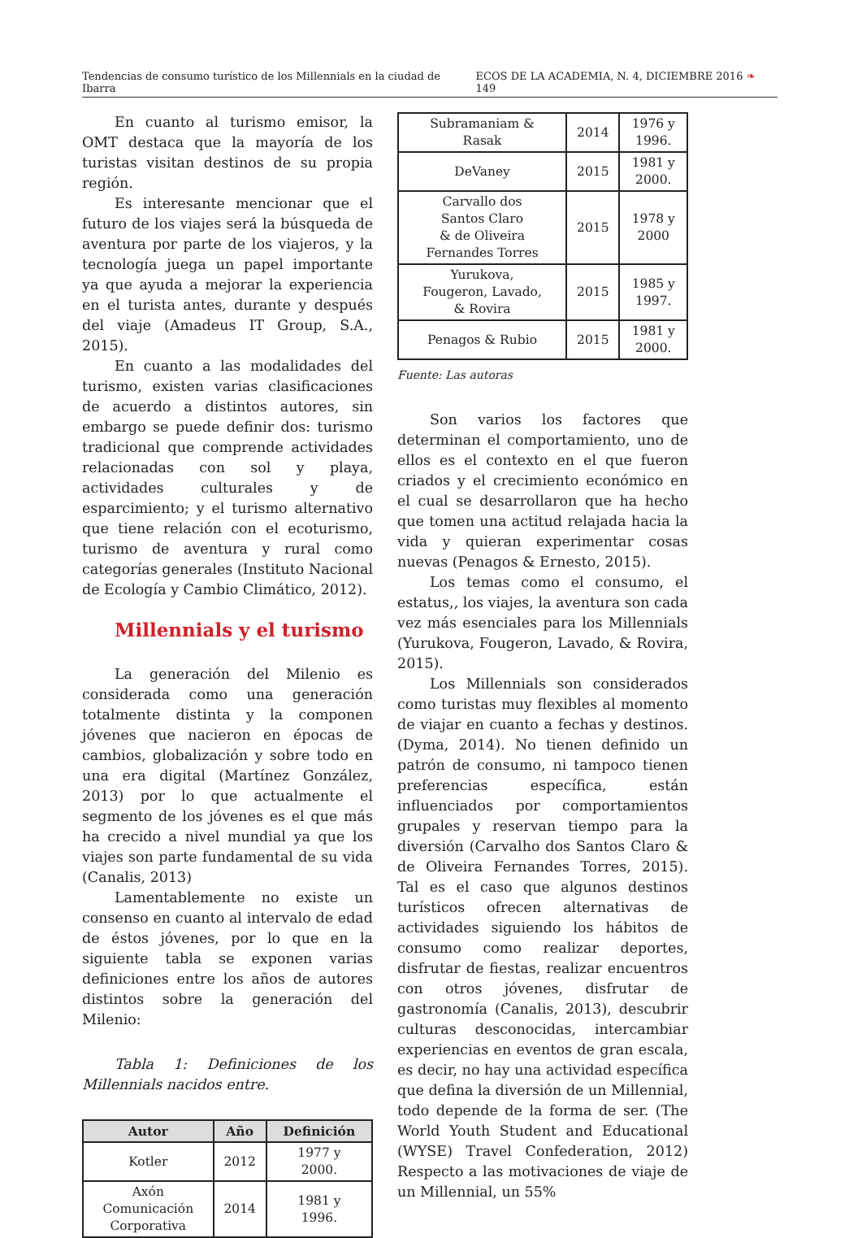Tendencias de consumo turístico de los Millennials en la ciudad de Ibarra ECOS DE LA ACADEMIA, N. 4, DICIEMBRE 2016 ❧ 149
En cuanto al turismo emisor, la OMT destaca que la mayoría de los turistas visitan destinos de su propia región.
Es interesante mencionar que el futuro de los viajes será la búsqueda de aventura por parte de los viajeros, y la tecnología juega un papel importante ya que ayuda a mejorar la experiencia en el turista antes, durante y después del viaje (Amadeus IT Group, S.A., 2015).
En cuanto a las modalidades del turismo, existen varias clasificaciones de acuerdo a distintos autores, sin embargo se puede definir dos: turismo tradicional que comprende actividades relacionadas con sol y playa, actividades culturales y de esparcimiento; y el turismo alternativo que tiene relación con el ecoturismo, turismo de aventura y rural como categorías generales (Instituto Nacional de Ecología y Cambio Climático, 2012).
Millennials y el turismo
La generación del Milenio es considerada como una generación totalmente distinta y la componen jóvenes que nacieron en épocas de cambios, globalización y sobre todo en una era digital (Martínez González, 2013) por lo que actualmente el segmento de los jóvenes es el que más ha crecido a nivel mundial ya que los viajes son parte fundamental de su vida (Canalis, 2013)
Lamentablemente no existe un consenso en cuanto al intervalo de edad de éstos jóvenes, por lo que en la siguiente tabla se exponen varias definiciones entre los años de autores distintos sobre la generación del Milenio:
Tabla 1: Definiciones de los Millennials nacidos entre.
| Autor | Año | Definición |
| --- | --- | --- |
| Kotler | 2012 | 1977 y 2000. |
| Axón Comunicación Corporativa | 2014 | 1981 y 1996. |
| Subramaniam & Rasak | 2014 | 1976 y 1996. |
| DeVaney | 2015 | 1981 y 2000. |
| Carvallo dos Santos Claro & de Oliveira Fernandes Torres | 2015 | 1978 y 2000 |
| Yurukova, Fougeron, Lavado, & Rovira | 2015 | 1985 y 1997. |
| Penagos & Rubio | 2015 | 1981 y 2000. |
Fuente: Las autoras
Son varios los factores que determinan el comportamiento, uno de ellos es el contexto en el que fueron criados y el crecimiento económico en el cual se desarrollaron que ha hecho que tomen una actitud relajada hacia la vida y quieran experimentar cosas nuevas (Penagos & Ernesto, 2015).
Los temas como el consumo, el estatus,, los viajes, la aventura son cada vez más esenciales para los Millennials (Yurukova, Fougeron, Lavado, & Rovira, 2015).
Los Millennials son considerados como turistas muy flexibles al momento de viajar en cuanto a fechas y destinos. (Dyma, 2014). No tienen definido un patrón de consumo, ni tampoco tienen preferencias específica, están influenciados por comportamientos grupales y reservan tiempo para la diversión (Carvalho dos Santos Claro & de Oliveira Fernandes Torres, 2015). Tal es el caso que algunos destinos turísticos ofrecen alternativas de actividades siguiendo los hábitos de consumo como realizar deportes, disfrutar de fiestas, realizar encuentros con otros jóvenes, disfrutar de gastronomía (Canalis, 2013), descubrir culturas desconocidas, intercambiar experiencias en eventos de gran escala, es decir, no hay una actividad específica que defina la diversión de un Millennial, todo depende de la forma de ser. (The World Youth Student and Educational (WYSE) Travel Confederation, 2012) Respecto a las motivaciones de viaje de un Millennial, un 55%